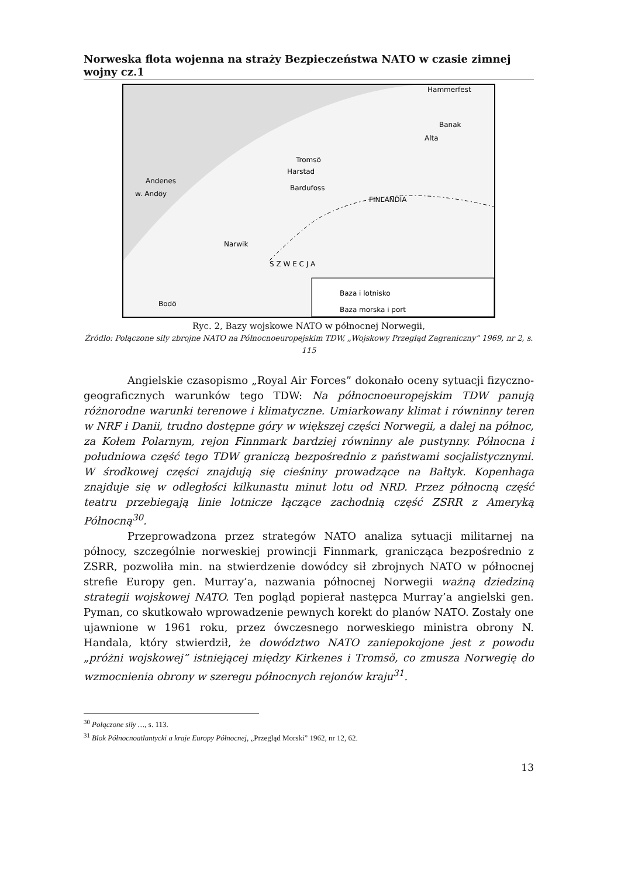Norweska flota wojenna na straży Bezpieczeństwa NATO w czasie zimnej wojny cz.1
Hammerfest
Banak
Alta
Tromsö
Harstad
Bardufoss
Andenes
w. Andöy
Narwik
Bodö
S Z W E C J A
FINLANDIA
Baza i lotnisko
Baza morska i port
Ryc. 2, Bazy wojskowe NATO w północnej Norwegii,
Źródło: Połączone siły zbrojne NATO na Północnoeuropejskim TDW, „Wojskowy Przegląd Zagraniczny” 1969, nr 2, s. 115
Angielskie czasopismo „Royal Air Forces” dokonało oceny sytuacji fizyczno-geograficznych warunków tego TDW: Na północnoeuropejskim TDW panują różnorodne warunki terenowe i klimatyczne. Umiarkowany klimat i równinny teren w NRF i Danii, trudno dostępne góry w większej części Norwegii, a dalej na północ, za Kołem Polarnym, rejon Finnmark bardziej równinny ale pustynny. Północna i południowa część tego TDW graniczą bezpośrednio z państwami socjalistycznymi. W środkowej części znajdują się cieśniny prowadzące na Bałtyk. Kopenhaga znajduje się w odległości kilkunastu minut lotu od NRD. Przez północną część teatru przebiegają linie lotnicze łączące zachodnią część ZSRR z Ameryką Północną<sup>30</sup>.
Przeprowadzona przez strategów NATO analiza sytuacji militarnej na północy, szczególnie norweskiej prowincji Finnmark, granicząca bezpośrednio z ZSRR, pozwoliła min. na stwierdzenie dowódcy sił zbrojnych NATO w północnej strefie Europy gen. Murray’a, nazwania północnej Norwegii ważną dziedziną strategii wojskowej NATO. Ten pogląd popierał następca Murray’a angielski gen. Pyman, co skutkowało wprowadzenie pewnych korekt do planów NATO. Zostały one ujawnione w 1961 roku, przez ówczesnego norweskiego ministra obrony N. Handala, który stwierdził, że dowództwo NATO zaniepokojone jest z powodu „próżni wojskowej” istniejącej między Kirkenes i Tromsö, co zmusza Norwegię do wzmocnienia obrony w szeregu północnych rejonów kraju<sup>31</sup>.
<sup>30</sup> Połączone siły …, s. 113.
<sup>31</sup> Blok Północnoatlantycki a kraje Europy Północnej, „Przegląd Morski” 1962, nr 12, 62.
13